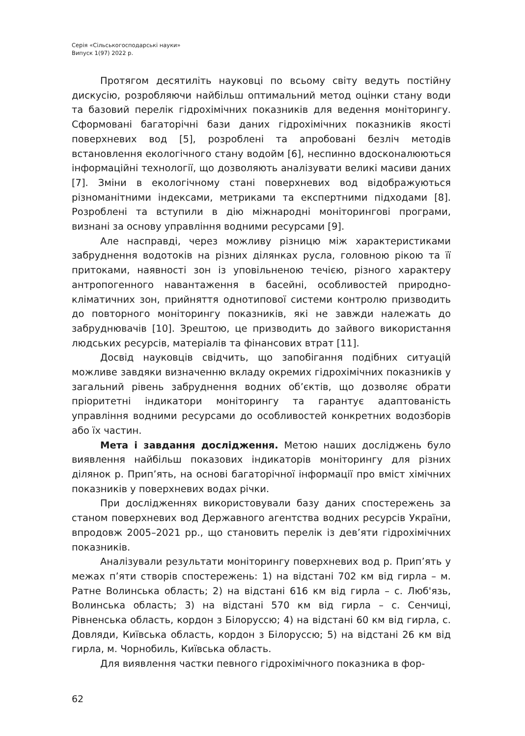Серія «Сільськогосподарські науки»
Випуск 1(97) 2022 р.
Протягом десятиліть науковці по всьому світу ведуть постійну дискусію, розробляючи найбільш оптимальний метод оцінки стану води та базовий перелік гідрохімічних показників для ведення моніторингу. Сформовані багаторічні бази даних гідрохімічних показників якості поверхневих вод [5], розроблені та апробовані безліч методів встановлення екологічного стану водойм [6], неспинно вдосконалюються інформаційні технології, що дозволяють аналізувати великі масиви даних [7]. Зміни в екологічному стані поверхневих вод відображуються різноманітними індексами, метриками та експертними підходами [8]. Розроблені та вступили в дію міжнародні моніторингові програми, визнані за основу управління водними ресурсами [9].
Але насправді, через можливу різницю між характеристиками забруднення водотоків на різних ділянках русла, головною рікою та її притоками, наявності зон із уповільненою течією, різного характеру антропогенного навантаження в басейні, особливостей природно-кліматичних зон, прийняття однотипової системи контролю призводить до повторного моніторингу показників, які не завжди належать до забруднювачів [10]. Зрештою, це призводить до зайвого використання людських ресурсів, матеріалів та фінансових втрат [11].
Досвід науковців свідчить, що запобігання подібних ситуацій можливе завдяки визначенню вкладу окремих гідрохімічних показників у загальний рівень забруднення водних об’єктів, що дозволяє обрати пріоритетні індикатори моніторингу та гарантує адаптованість управління водними ресурсами до особливостей конкретних водозборів або їх частин.
Мета і завдання дослідження. Метою наших досліджень було виявлення найбільш показових індикаторів моніторингу для різних ділянок р. Прип’ять, на основі багаторічної інформації про вміст хімічних показників у поверхневих водах річки.
При дослідженнях використовували базу даних спостережень за станом поверхневих вод Державного агентства водних ресурсів України, впродовж 2005–2021 рр., що становить перелік із дев’яти гідрохімічних показників.
Аналізували результати моніторингу поверхневих вод р. Прип’ять у межах п’яти створів спостережень: 1) на відстані 702 км від гирла – м. Ратне Волинська область; 2) на відстані 616 км від гирла – с. Люб'язь, Волинська область; 3) на відстані 570 км від гирла – с. Сенчиці, Рівненська область, кордон з Білоруссю; 4) на відстані 60 км від гирла, с. Довляди, Київська область, кордон з Білоруссю; 5) на відстані 26 км від гирла, м. Чорнобиль, Київська область.
Для виявлення частки певного гідрохімічного показника в фор-
62